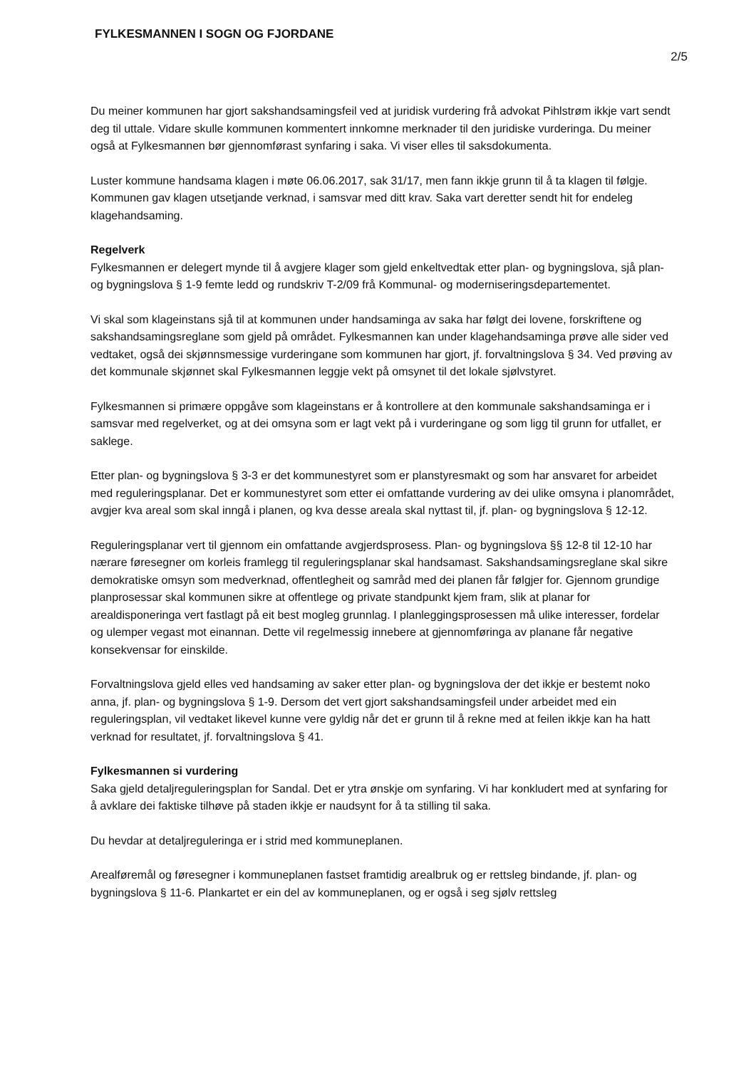FYLKESMANNEN I SOGN OG FJORDANE
2/5
Du meiner kommunen har gjort sakshandsamingsfeil ved at juridisk vurdering frå advokat Pihlstrøm ikkje vart sendt deg til uttale. Vidare skulle kommunen kommentert innkomne merknader til den juridiske vurderinga. Du meiner også at Fylkesmannen bør gjennomførast synfaring i saka. Vi viser elles til saksdokumenta.
Luster kommune handsama klagen i møte 06.06.2017, sak 31/17, men fann ikkje grunn til å ta klagen til følgje. Kommunen gav klagen utsetjande verknad, i samsvar med ditt krav. Saka vart deretter sendt hit for endeleg klagehandsaming.
Regelverk
Fylkesmannen er delegert mynde til å avgjere klager som gjeld enkeltvedtak etter plan- og bygningslova, sjå plan- og bygningslova § 1-9 femte ledd og rundskriv T-2/09 frå Kommunal- og moderniseringsdepartementet.
Vi skal som klageinstans sjå til at kommunen under handsaminga av saka har følgt dei lovene, forskriftene og sakshandsamingsreglane som gjeld på området. Fylkesmannen kan under klagehandsaminga prøve alle sider ved vedtaket, også dei skjønnsmessige vurderingane som kommunen har gjort, jf. forvaltningslova § 34. Ved prøving av det kommunale skjønnet skal Fylkesmannen leggje vekt på omsynet til det lokale sjølvstyret.
Fylkesmannen si primære oppgåve som klageinstans er å kontrollere at den kommunale sakshandsaminga er i samsvar med regelverket, og at dei omsyna som er lagt vekt på i vurderingane og som ligg til grunn for utfallet, er saklege.
Etter plan- og bygningslova § 3-3 er det kommunestyret som er planstyresmakt og som har ansvaret for arbeidet med reguleringsplanar. Det er kommunestyret som etter ei omfattande vurdering av dei ulike omsyna i planområdet, avgjer kva areal som skal inngå i planen, og kva desse areala skal nyttast til, jf. plan- og bygningslova § 12-12.
Reguleringsplanar vert til gjennom ein omfattande avgjerdsprosess. Plan- og bygningslova §§ 12-8 til 12-10 har nærare føresegner om korleis framlegg til reguleringsplanar skal handsamast. Sakshandsamingsreglane skal sikre demokratiske omsyn som medverknad, offentlegheit og samråd med dei planen får følgjer for. Gjennom grundige planprosessar skal kommunen sikre at offentlege og private standpunkt kjem fram, slik at planar for arealdisponeringa vert fastlagt på eit best mogleg grunnlag. I planleggingsprosessen må ulike interesser, fordelar og ulemper vegast mot einannan. Dette vil regelmessig innebere at gjennomføringa av planane får negative konsekvensar for einskilde.
Forvaltningslova gjeld elles ved handsaming av saker etter plan- og bygningslova der det ikkje er bestemt noko anna, jf. plan- og bygningslova § 1-9. Dersom det vert gjort sakshandsamingsfeil under arbeidet med ein reguleringsplan, vil vedtaket likevel kunne vere gyldig når det er grunn til å rekne med at feilen ikkje kan ha hatt verknad for resultatet, jf. forvaltningslova § 41.
Fylkesmannen si vurdering
Saka gjeld detaljreguleringsplan for Sandal. Det er ytra ønskje om synfaring. Vi har konkludert med at synfaring for å avklare dei faktiske tilhøve på staden ikkje er naudsynt for å ta stilling til saka.
Du hevdar at detaljreguleringa er i strid med kommuneplanen.
Arealføremål og føresegner i kommuneplanen fastset framtidig arealbruk og er rettsleg bindande, jf. plan- og bygningslova § 11-6. Plankartet er ein del av kommuneplanen, og er også i seg sjølv rettsleg